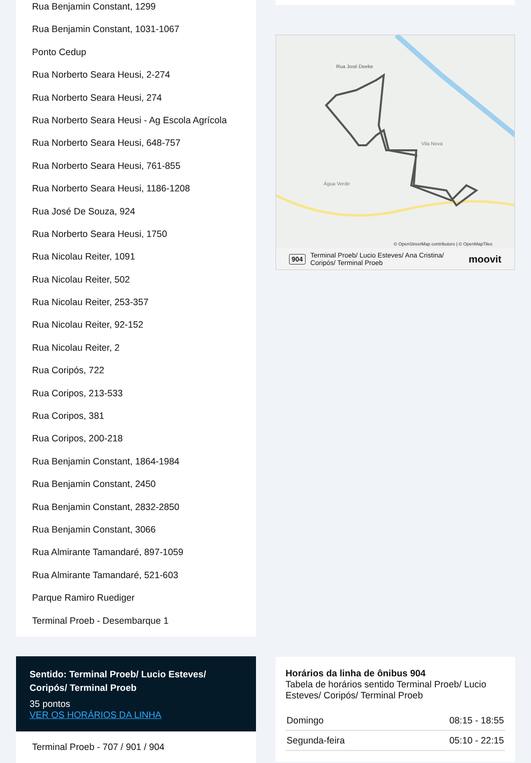Rua Benjamin Constant, 1299
Rua Benjamin Constant, 1031-1067
Ponto Cedup
Rua Norberto Seara Heusi, 2-274
Rua Norberto Seara Heusi, 274
Rua Norberto Seara Heusi - Ag Escola Agrícola
Rua Norberto Seara Heusi, 648-757
Rua Norberto Seara Heusi, 761-855
Rua Norberto Seara Heusi, 1186-1208
Rua José De Souza, 924
Rua Norberto Seara Heusi, 1750
Rua Nicolau Reiter, 1091
Rua Nicolau Reiter, 502
Rua Nicolau Reiter, 253-357
Rua Nicolau Reiter, 92-152
Rua Nicolau Reiter, 2
Rua Coripós, 722
Rua Coripos, 213-533
Rua Coripos, 381
Rua Coripos, 200-218
Rua Benjamin Constant, 1864-1984
Rua Benjamin Constant, 2450
Rua Benjamin Constant, 2832-2850
Rua Benjamin Constant, 3066
Rua Almirante Tamandaré, 897-1059
Rua Almirante Tamandaré, 521-603
Parque Ramiro Ruediger
Terminal Proeb - Desembarque 1
Sentido: Terminal Proeb/ Lucio Esteves/ Coripós/ Terminal Proeb
35 pontos
VER OS HORÁRIOS DA LINHA
Terminal Proeb - 707 / 901 / 904
Rua José Deeke
Vila Nova
Água Verde
© OpenStreetMap contributors | © OpenMapTiles
904 Terminal Proeb/ Lucio Esteves/ Ana Cristina/
Coripós/ Terminal Proeb moovit
Horários da linha de ônibus 904
Tabela de horários sentido Terminal Proeb/ Lucio Esteves/ Coripós/ Terminal Proeb
| Domingo | 08:15 - 18:55 |
| Segunda-feira | 05:10 - 22:15 |